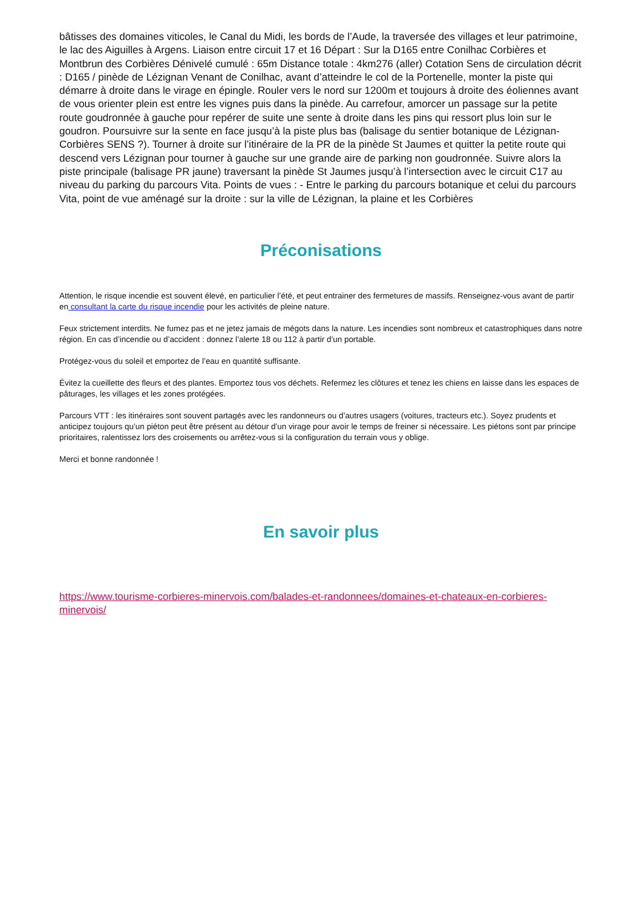bâtisses des domaines viticoles, le Canal du Midi, les bords de l’Aude, la traversée des villages et leur patrimoine, le lac des Aiguilles à Argens. Liaison entre circuit 17 et 16 Départ : Sur la D165 entre Conilhac Corbières et Montbrun des Corbières Dénivelé cumulé : 65m Distance totale : 4km276 (aller) Cotation Sens de circulation décrit : D165 / pinède de Lézignan Venant de Conilhac, avant d’atteindre le col de la Portenelle, monter la piste qui démarre à droite dans le virage en épingle. Rouler vers le nord sur 1200m et toujours à droite des éoliennes avant de vous orienter plein est entre les vignes puis dans la pinède. Au carrefour, amorcer un passage sur la petite route goudronnée à gauche pour repérer de suite une sente à droite dans les pins qui ressort plus loin sur le goudron. Poursuivre sur la sente en face jusqu’à la piste plus bas (balisage du sentier botanique de Lézignan-Corbières SENS ?). Tourner à droite sur l’itinéraire de la PR de la pinède St Jaumes et quitter la petite route qui descend vers Lézignan pour tourner à gauche sur une grande aire de parking non goudronnée. Suivre alors la piste principale (balisage PR jaune) traversant la pinède St Jaumes jusqu’à l’intersection avec le circuit C17 au niveau du parking du parcours Vita. Points de vues : - Entre le parking du parcours botanique et celui du parcours Vita, point de vue aménagé sur la droite : sur la ville de Lézignan, la plaine et les Corbières
Préconisations
Attention, le risque incendie est souvent élevé, en particulier l’été, et peut entrainer des fermetures de massifs. Renseignez-vous avant de partir en consultant la carte du risque incendie pour les activités de pleine nature.
Feux strictement interdits. Ne fumez pas et ne jetez jamais de mégots dans la nature. Les incendies sont nombreux et catastrophiques dans notre région. En cas d’incendie ou d’accident : donnez l’alerte 18 ou 112 à partir d’un portable.
Protégez-vous du soleil et emportez de l’eau en quantité suffisante.
Évitez la cueillette des fleurs et des plantes. Emportez tous vos déchets. Refermez les clôtures et tenez les chiens en laisse dans les espaces de pâturages, les villages et les zones protégées.
Parcours VTT : les itinéraires sont souvent partagés avec les randonneurs ou d’autres usagers (voitures, tracteurs etc.). Soyez prudents et anticipez toujours qu’un piéton peut être présent au détour d’un virage pour avoir le temps de freiner si nécessaire. Les piétons sont par principe prioritaires, ralentissez lors des croisements ou arrêtez-vous si la configuration du terrain vous y oblige.
Merci et bonne randonnée !
En savoir plus
https://www.tourisme-corbieres-minervois.com/balades-et-randonnees/domaines-et-chateaux-en-corbieres-minervois/